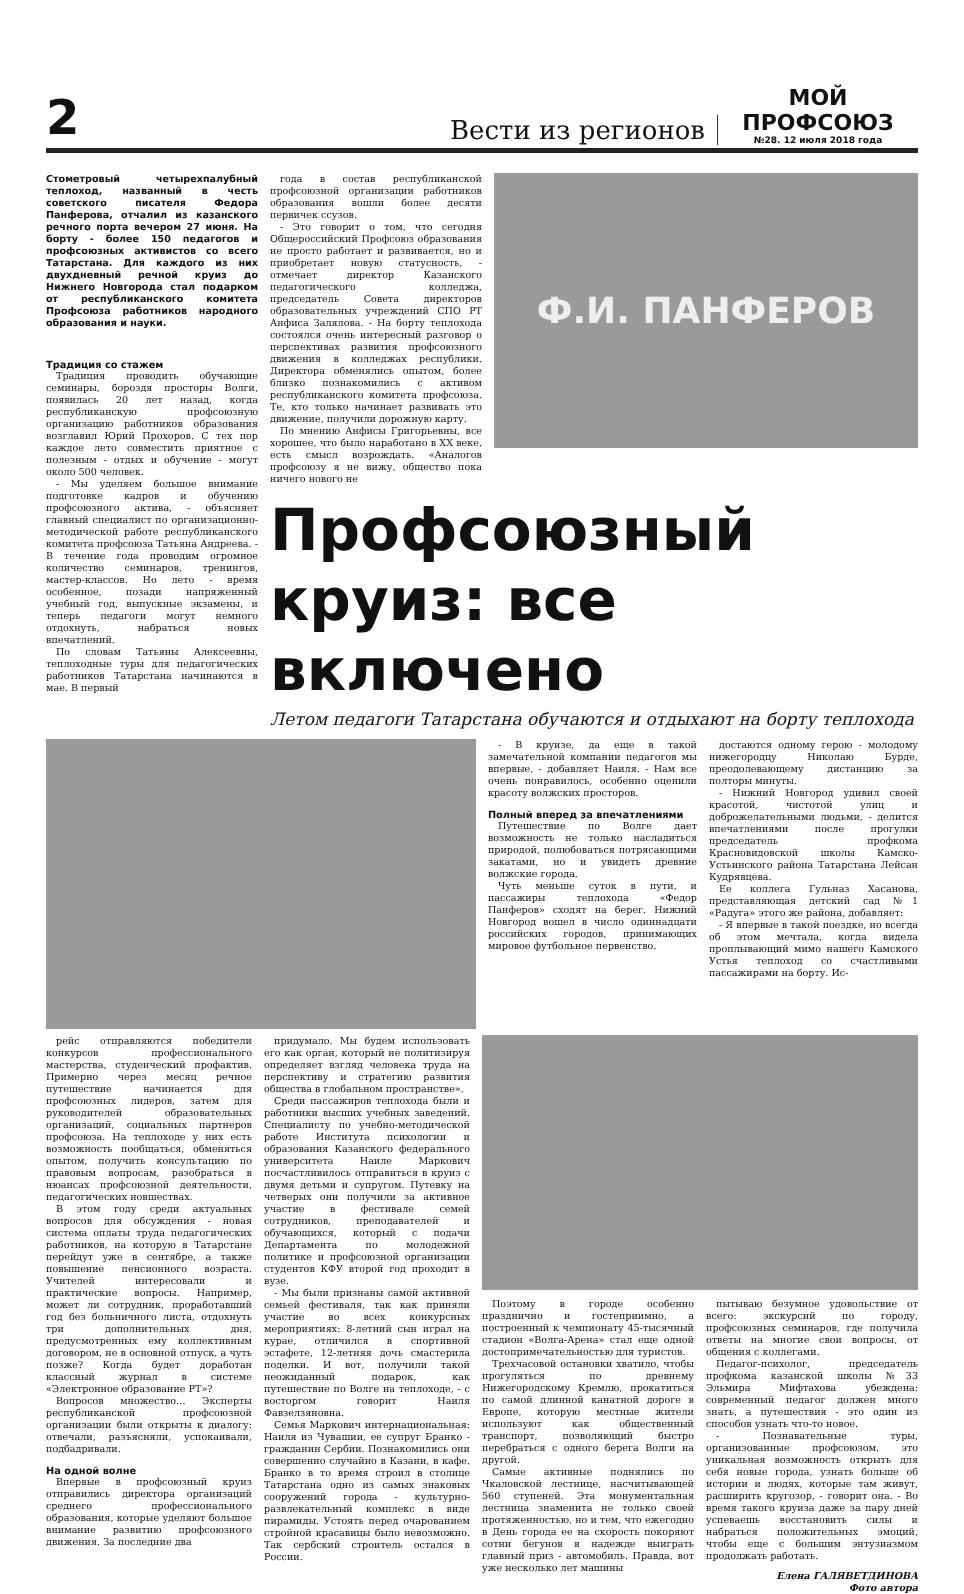2
Вести из регионов
МОЙ ПРОФСОЮЗ
№28. 12 июля 2018 года
Стометровый четырехпалубный теплоход, названный в честь советского писателя Федора Панферова, отчалил из казанского речного порта вечером 27 июня. На борту - более 150 педагогов и профсоюзных активистов со всего Татарстана. Для каждого из них двухдневный речной круиз до Нижнего Новгорода стал подарком от республиканского комитета Профсоюза работников народного образования и науки.
Традиция со стажем
Традиция проводить обучающие семинары, бороздя просторы Волги, появилась 20 лет назад, когда республиканскую профсоюзную организацию работников образования возглавил Юрий Прохоров. С тех пор каждое лето совместить приятное с полезным - отдых и обучение - могут около 500 человек.
- Мы уделяем большое внимание подготовке кадров и обучению профсоюзного актива, - объясняет главный специалист по организационно-методической работе республиканского комитета профсоюза Татьяна Андреева. - В течение года проводим огромное количество семинаров, тренингов, мастер-классов. Но лето - время особенное, позади напряженный учебный год, выпускные экзамены, и теперь педагоги могут немного отдохнуть, набраться новых впечатлений.
По словам Татьяны Алексеевны, теплоходные туры для педагогических работников Татарстана начинаются в мае. В первый
года в состав республиканской профсоюзной организации работников образования вошли более десяти первичек ссузов.
- Это говорит о том, что сегодня Общероссийский Профсоюз образования не просто работает и развивается, но и приобретает новую статусность, - отмечает директор Казанского педагогического колледжа, председатель Совета директоров образовательных учреждений СПО РТ Анфиса Залялова. - На борту теплохода состоялся очень интересный разговор о перспективах развития профсоюзного движения в колледжах республики. Директора обменялись опытом, более близко познакомились с активом республиканского комитета профсоюза. Те, кто только начинает развивать это движение, получили дорожную карту.
По мнению Анфисы Григорьевны, все хорошее, что было наработано в ХХ веке, есть смысл возрождать. «Аналогов профсоюзу я не вижу, общество пока ничего нового не
Ф.И. ПАНФЕРОВ
Профсоюзный круиз: все включено
Летом педагоги Татарстана обучаются и отдыхают на борту теплохода
- В круизе, да еще в такой замечательной компании педагогов мы впервые, - добавляет Наиля. - Нам все очень понравилось, особенно оценили красоту волжских просторов.
Полный вперед за впечатлениями
Путешествие по Волге дает возможность не только насладиться природой, полюбоваться потрясающими закатами, но и увидеть древние волжские города.
Чуть меньше суток в пути, и пассажиры теплохода «Федор Панферов» сходят на берег. Нижний Новгород вошел в число одиннадцати российских городов, принимающих мировое футбольное первенство.
достаются одному герою - молодому нижегородцу Николаю Бурде, преодолевающему дистанцию за полторы минуты.
- Нижний Новгород удивил своей красотой, чистотой улиц и доброжелательными людьми, - делится впечатлениями после прогулки председатель профкома Красновидовской школы Камско-Устьинского района Татарстана Лейсан Кудрявцева.
Ее коллега Гульназ Хасанова, представляющая детский сад №1 «Радуга» этого же района, добавляет:
- Я впервые в такой поездке, но всегда об этом мечтала, когда видела проплывающий мимо нашего Камского Устья теплоход со счастливыми пассажирами на борту. Ис-
рейс отправляются победители конкурсов профессионального мастерства, студенческий профактив. Примерно через месяц речное путешествие начинается для профсоюзных лидеров, затем для руководителей образовательных организаций, социальных партнеров профсоюза. На теплоходе у них есть возможность пообщаться, обменяться опытом, получить консультацию по правовым вопросам, разобраться в нюансах профсоюзной деятельности, педагогических новшествах.
В этом году среди актуальных вопросов для обсуждения - новая система оплаты труда педагогических работников, на которую в Татарстане перейдут уже в сентябре, а также повышение пенсионного возраста. Учителей интересовали и практические вопросы. Например, может ли сотрудник, проработавший год без больничного листа, отдохнуть три дополнительных дня, предусмотренных ему коллективным договором, не в основной отпуск, а чуть позже? Когда будет доработан классный журнал в системе «Электронное образование РТ»?
Вопросов множество… Эксперты республиканской профсоюзной организации были открыты к диалогу: отвечали, разъясняли, успокаивали, подбадривали.
На одной волне
Впервые в профсоюзный круиз отправились директора организаций среднего профессионального образования, которые уделяют большое внимание развитию профсоюзного движения. За последние два
придумало. Мы будем использовать его как орган, который не политизируя определяет взгляд человека труда на перспективу и стратегию развития общества в глобальном пространстве».
Среди пассажиров теплохода были и работники высших учебных заведений. Специалисту по учебно-методической работе Института психологии и образования Казанского федерального университета Наиле Маркович посчастливилось отправиться в круиз с двумя детьми и супругом. Путевку на четверых они получили за активное участие в фестивале семей сотрудников, преподавателей и обучающихся, который с подачи Департамента по молодежной политике и профсоюзной организации студентов КФУ второй год проходит в вузе.
- Мы были признаны самой активной семьей фестиваля, так как приняли участие во всех конкурсных мероприятиях: 8-летний сын играл на курае, отличился в спортивной эстафете, 12-летняя дочь смастерила поделки. И вот, получили такой неожиданный подарок, как путешествие по Волге на теплоходе, - с восторгом говорит Наиля Фавзелзяновна.
Семья Маркович интернациональная: Наиля из Чувашии, ее супруг Бранко - гражданин Сербии. Познакомились они совершенно случайно в Казани, в кафе. Бранко в то время строил в столице Татарстана одно из самых знаковых сооружений города - культурно-развлекательный комплекс в виде пирамиды. Устоять перед очарованием стройной красавицы было невозможно. Так сербский строитель остался в России.
Поэтому в городе особенно празднично и гостеприимно, а построенный к чемпионату 45-тысячный стадион «Волга-Арена» стал еще одной достопримечательностью для туристов.
Трехчасовой остановки хватило, чтобы прогуляться по древнему Нижегородскому Кремлю, прокатиться по самой длинной канатной дороге в Европе, которую местные жители используют как общественный транспорт, позволяющий быстро перебраться с одного берега Волги на другой.
Самые активные поднялись по Чкаловской лестнице, насчитывающей 560 ступеней. Эта монументальная лестница знаменита не только своей протяженностью, но и тем, что ежегодно в День города ее на скорость покоряют сотни бегунов в надежде выиграть главный приз - автомобиль. Правда, вот уже несколько лет машины
пытываю безумное удовольствие от всего: экскурсий по городу, профсоюзных семинаров, где получила ответы на многие свои вопросы, от общения с коллегами.
Педагог-психолог, председатель профкома казанской школы №33 Эльмира Мифтахова убеждена: современный педагог должен много знать, а путешествия - это один из способов узнать что-то новое.
- Познавательные туры, организованные профсоюзом, это уникальная возможность открыть для себя новые города, узнать больше об истории и людях, которые там живут, расширить кругозор, - говорит она. - Во время такого круиза даже за пару дней успеваешь восстановить силы и набраться положительных эмоций, чтобы еще с большим энтузиазмом продолжать работать.
Елена ГАЛЯВЕТДИНОВА
Фото автора